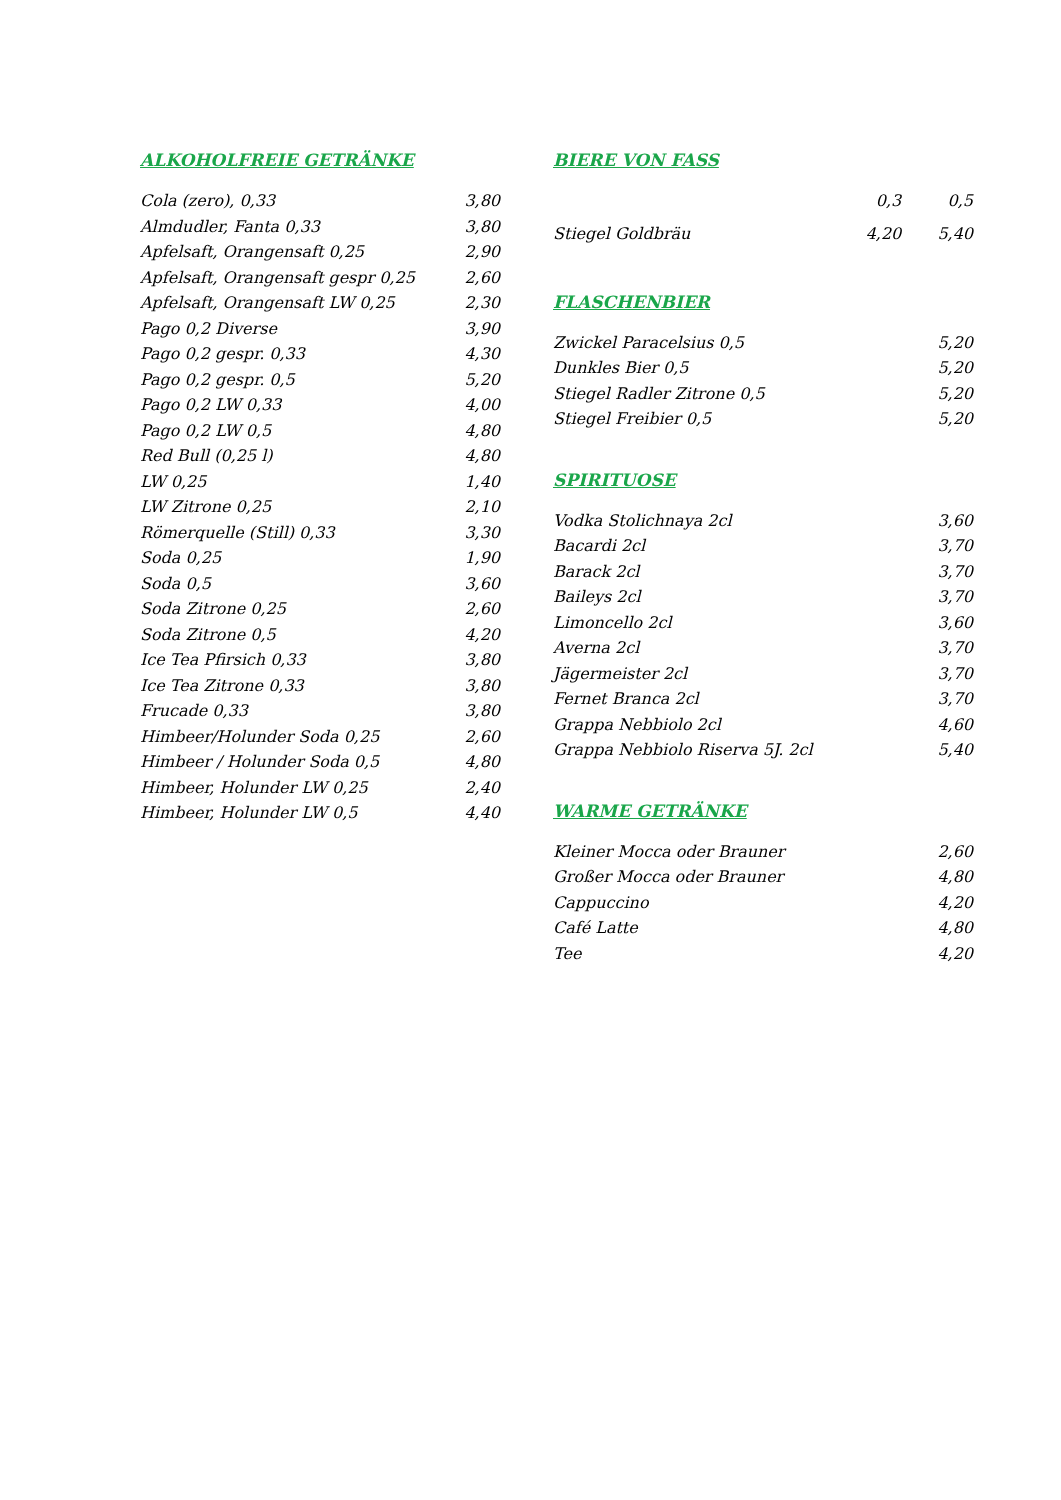ALKOHOLFREIE GETRÄNKE
| Cola (zero), 0,33 | 3,80 |
| Almdudler, Fanta 0,33 | 3,80 |
| Apfelsaft, Orangensaft 0,25 | 2,90 |
| Apfelsaft, Orangensaft gespr 0,25 | 2,60 |
| Apfelsaft, Orangensaft LW 0,25 | 2,30 |
| Pago 0,2 Diverse | 3,90 |
| Pago 0,2 gespr. 0,33 | 4,30 |
| Pago 0,2 gespr. 0,5 | 5,20 |
| Pago 0,2 LW 0,33 | 4,00 |
| Pago 0,2 LW 0,5 | 4,80 |
| Red Bull (0,25 l) | 4,80 |
| LW 0,25 | 1,40 |
| LW Zitrone 0,25 | 2,10 |
| Römerquelle (Still) 0,33 | 3,30 |
| Soda 0,25 | 1,90 |
| Soda 0,5 | 3,60 |
| Soda Zitrone 0,25 | 2,60 |
| Soda Zitrone 0,5 | 4,20 |
| Ice Tea Pfirsich 0,33 | 3,80 |
| Ice Tea Zitrone 0,33 | 3,80 |
| Frucade 0,33 | 3,80 |
| Himbeer/Holunder Soda 0,25 | 2,60 |
| Himbeer / Holunder Soda 0,5 | 4,80 |
| Himbeer, Holunder LW 0,25 | 2,40 |
| Himbeer, Holunder LW 0,5 | 4,40 |
BIERE VON FASS
| | 0,3 | 0,5 |
| Stiegel Goldbräu | 4,20 | 5,40 |
FLASCHENBIER
| Zwickel Paracelsius 0,5 | 5,20 |
| Dunkles Bier 0,5 | 5,20 |
| Stiegel Radler Zitrone 0,5 | 5,20 |
| Stiegel Freibier 0,5 | 5,20 |
SPIRITUOSE
| Vodka Stolichnaya 2cl | 3,60 |
| Bacardi 2cl | 3,70 |
| Barack 2cl | 3,70 |
| Baileys 2cl | 3,70 |
| Limoncello 2cl | 3,60 |
| Averna 2cl | 3,70 |
| Jägermeister 2cl | 3,70 |
| Fernet Branca 2cl | 3,70 |
| Grappa Nebbiolo 2cl | 4,60 |
| Grappa Nebbiolo Riserva 5J. 2cl | 5,40 |
WARME GETRÄNKE
| Kleiner Mocca oder Brauner | 2,60 |
| Großer Mocca oder Brauner | 4,80 |
| Cappuccino | 4,20 |
| Café Latte | 4,80 |
| Tee | 4,20 |